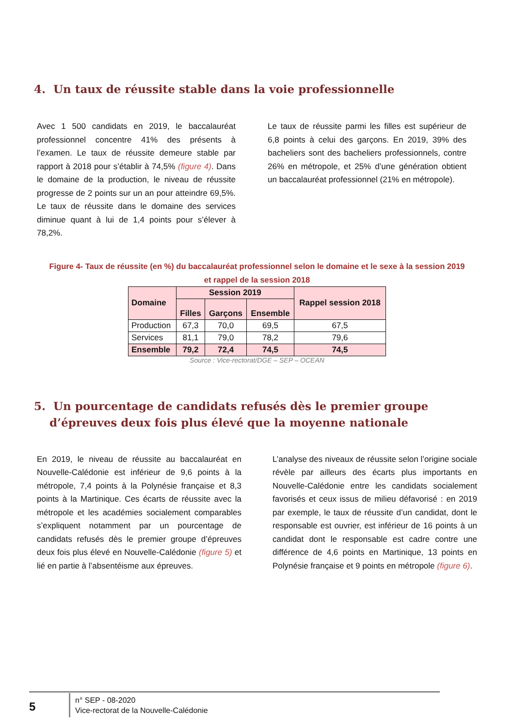4. Un taux de réussite stable dans la voie professionnelle
Avec 1 500 candidats en 2019, le baccalauréat professionnel concentre 41% des présents à l’examen. Le taux de réussite demeure stable par rapport à 2018 pour s’établir à 74,5% (figure 4). Dans le domaine de la production, le niveau de réussite progresse de 2 points sur un an pour atteindre 69,5%. Le taux de réussite dans le domaine des services diminue quant à lui de 1,4 points pour s’élever à 78,2%.
Le taux de réussite parmi les filles est supérieur de 6,8 points à celui des garçons. En 2019, 39% des bacheliers sont des bacheliers professionnels, contre 26% en métropole, et 25% d’une génération obtient un baccalauréat professionnel (21% en métropole).
Figure 4- Taux de réussite (en %) du baccalauréat professionnel selon le domaine et le sexe à la session 2019
et rappel de la session 2018
| Domaine | Session 2019 | | | Rappel session 2018 |
| --- | --- | --- | --- | --- |
| | Filles | Garçons | Ensemble | |
| Production | 67,3 | 70,0 | 69,5 | 67,5 |
| Services | 81,1 | 79,0 | 78,2 | 79,6 |
| Ensemble | 79,2 | 72,4 | 74,5 | 74,5 |
Source : Vice-rectorat/DGE – SEP – OCEAN
5. Un pourcentage de candidats refusés dès le premier groupe d’épreuves deux fois plus élevé que la moyenne nationale
En 2019, le niveau de réussite au baccalauréat en Nouvelle-Calédonie est inférieur de 9,6 points à la métropole, 7,4 points à la Polynésie française et 8,3 points à la Martinique. Ces écarts de réussite avec la métropole et les académies socialement comparables s’expliquent notamment par un pourcentage de candidats refusés dès le premier groupe d’épreuves deux fois plus élevé en Nouvelle-Calédonie (figure 5) et lié en partie à l’absentéisme aux épreuves.
L’analyse des niveaux de réussite selon l’origine sociale révèle par ailleurs des écarts plus importants en Nouvelle-Calédonie entre les candidats socialement favorisés et ceux issus de milieu défavorisé : en 2019 par exemple, le taux de réussite d’un candidat, dont le responsable est ouvrier, est inférieur de 16 points à un candidat dont le responsable est cadre contre une différence de 4,6 points en Martinique, 13 points en Polynésie française et 9 points en métropole (figure 6).
5
n° SEP - 08-2020
Vice-rectorat de la Nouvelle-Calédonie